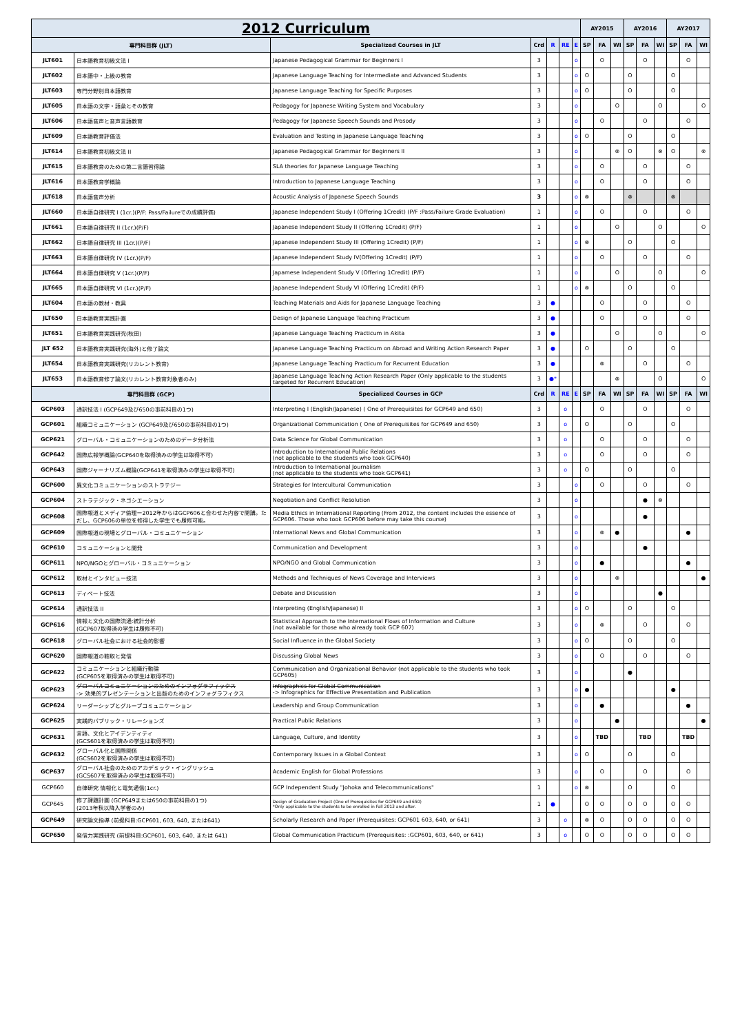| 2012 Curriculum | | | | | | | AY2015 | | | AY2016 | | | AY2017 | | |
| 専門科目群 (JLT) | | Specialized Courses in JLT | Crd | R | RE | E | SP | FA | WI | SP | FA | WI | SP | FA | WI |
| JLT601 | 日本語教育初級文法 I | Japanese Pedagogical Grammar for Beginners I | 3 | | | o | | O | | | O | | | O | |
| JLT602 | 日本語中・上級の教育 | Japanese Language Teaching for Intermediate and Advanced Students | 3 | | | o | O | | | O | | | O | | |
| JLT603 | 専門分野別日本語教育 | Japanese Language Teaching for Specific Purposes | 3 | | | o | O | | | O | | | O | | |
| JLT605 | 日本語の文字・語彙とその教育 | Pedagogy for Japanese Writing System and Vocabulary | 3 | | | o | | | O | | | O | | | O |
| JLT606 | 日本語音声と音声言語教育 | Pedagogy for Japanese Speech Sounds and Prosody | 3 | | | o | | O | | | O | | | O | |
| JLT609 | 日本語教育評価法 | Evaluation and Testing in Japanese Language Teaching | 3 | | | o | O | | | O | | | O | | |
| JLT614 | 日本語教育初級文法 II | Japanese Pedagogical Grammar for Beginners II | 3 | | | o | | | ⊗ | O | | ⊗ | O | | ⊗ |
| JLT615 | 日本語教育のための第二言語習得論 | SLA theories for Japanese Language Teaching | 3 | | | o | | O | | | O | | | O | |
| JLT616 | 日本語教育学概論 | Introduction to Japanese Language Teaching | 3 | | | o | | O | | | O | | | O | |
| JLT618 | 日本語音声分析 | Acoustic Analysis of Japanese Speech Sounds | 3 | | | o | ⊗ | | | ⊗ | | | ⊗ | | |
| JLT660 | 日本語自律研究 I (1cr.)(P/F: Pass/Failureでの成績評価) | Japanese Independent Study I (Offering 1Credit) (P/F :Pass/Failure Grade Evaluation) | 1 | | | o | | O | | | O | | | O | |
| JLT661 | 日本語自律研究 II (1cr.)(P/F) | Japanese Independent Study II (Offering 1Credit) (P/F) | 1 | | | o | | | O | | | O | | | O |
| JLT662 | 日本語自律研究 III (1cr.)(P/F) | Japanese Independent Study III (Offering 1Credit) (P/F) | 1 | | | o | ⊗ | | | O | | | O | | |
| JLT663 | 日本語自律研究 IV (1cr.)(P/F) | Japanese Independent Study IV(Offering 1Credit) (P/F) | 1 | | | o | | O | | | O | | | O | |
| JLT664 | 日本語自律研究 V (1cr.)(P/F) | Japamese Independent Study V (Offering 1Credit) (P/F) | 1 | | | o | | | O | | | O | | | O |
| JLT665 | 日本語自律研究 VI (1cr.)(P/F) | Japanese Independent Study VI (Offering 1Credit) (P/F) | 1 | | | o | ⊗ | | | O | | | O | | |
| JLT604 | 日本語の教材・教具 | Teaching Materials and Aids for Japanese Language Teaching | 3 | ● | | | | O | | | O | | | O | |
| JLT650 | 日本語教育実践計画 | Design of Japanese Language Teaching Practicum | 3 | ● | | | | O | | | O | | | O | |
| JLT651 | 日本語教育実践研究(秋田) | Japanese Language Teaching Practicum in Akita | 3 | ● | | | | | O | | | O | | | O |
| JLT 652 | 日本語教育実践研究(海外)と修了論文 | Japanese Language Teaching Practicum on Abroad and Writing Action Research Paper | 3 | ● | | | O | | | O | | | O | | |
| JLT654 | 日本語教育実践研究(リカレント教育) | Japanese Language Teaching Practicum for Recurrent Education | 3 | ● | | | | ⊗ | | | O | | | O | |
| JLT653 | 日本語教育修了論文(リカレント教育対象者のみ) | Japanese Language Teaching Action Research Paper (Only applicable to the students targeted for Recurrent Education) | 3 | ●* | | | | | ⊗ | | | O | | | O |
| 専門科目群 (GCP) | | Specialized Courses in GCP | Crd | R | RE | E | SP | FA | WI | SP | FA | WI | SP | FA | WI |
| GCP603 | 通訳技法 I (GCP649及び650の事前科目の1つ) | Interpreting I (English/Japanese) ( One of Prerequisites for GCP649 and 650) | 3 | | o | | | O | | | O | | | O | |
| GCP601 | 組織コミュニケーション (GCP649及び650の事前科目の1つ) | Organizational Communication ( One of Prerequisites for GCP649 and 650) | 3 | | o | | O | | | O | | | O | | |
| GCP621 | グローバル・コミュニケーションのためのデータ分析法 | Data Science for Global Communication | 3 | | o | | | O | | | O | | | O | |
| GCP642 | 国際広報学概論(GCP640を取得済みの学生は取得不可) | Introduction to International Public Relations (not applicable to the students who took GCP640) | 3 | | o | | | O | | | O | | | O | |
| GCP643 | 国際ジャーナリズム概論(GCP641を取得済みの学生は取得不可) | Introduction to International Journalism (not applicable to the students who took GCP641) | 3 | | o | | O | | | O | | | O | | |
| GCP600 | 異文化コミュニケーションのストラテジー | Strategies for Intercultural Communication | 3 | | | o | | O | | | O | | | O | |
| GCP604 | ストラテジック・ネゴシエーション | Negotiation and Conflict Resolution | 3 | | | o | | | | | ● | ⊗ | | | |
| GCP608 | 国際報道とメディア倫理ー2012年からはGCP606と合わせた内容で開講。ただし、GCP606の単位を修得した学生でも履修可能。 | Media Ethics in International Reporting (From 2012, the content includes the essence of GCP606. Those who took GCP606 before may take this course) | 3 | | | o | | | | | ● | | | | |
| GCP609 | 国際報道の現場とグローバル・コミュニケーション | International News and Global Communication | 3 | | | o | | ⊗ | ● | | | | | ● | |
| GCP610 | コミュニケーションと開発 | Communication and Development | 3 | | | o | | | | | ● | | | | |
| GCP611 | NPO/NGOとグローバル・コミュニケーション | NPO/NGO and Global Communication | 3 | | | o | | ● | | | | | | ● | |
| GCP612 | 取材とインタビュー技法 | Methods and Techniques of News Coverage and Interviews | 3 | | | o | | | ⊗ | | | | | | ● |
| GCP613 | ディベート技法 | Debate and Discussion | 3 | | | o | | | | | | ● | | | |
| GCP614 | 通訳技法 II | Interpreting (English/Japanese) II | 3 | | | o | O | | | O | | | O | | |
| GCP616 | 情報と文化の国際流通:統計分析 (GCP607取得済の学生は履修不可) | Statistical Approach to the International Flows of Information and Culture (not available for those who already took GCP 607) | 3 | | | o | | ⊗ | | | O | | | O | |
| GCP618 | グローバル社会における社会的影響 | Social Influence in the Global Society | 3 | | | o | O | | | O | | | O | | |
| GCP620 | 国際報道の聴取と発信 | Discussing Global News | 3 | | | o | | O | | | O | | | O | |
| GCP622 | コミュニケーションと組織行動論 (GCP605を取得済みの学生は取得不可) | Communication and Organizational Behavior (not applicable to the students who took GCP605) | 3 | | | o | | | | ● | | | | | |
| GCP623 | グローバルコミュニケーションのためのインフォグラフィックス -> 効果的プレゼンテーションと出版のためのインフォグラフィクス | Infographics for Global Communication -> Infographics for Effective Presentation and Publication | 3 | | | o | ● | | | | | | ● | | |
| GCP624 | リーダーシップとグループコミュニケーション | Leadership and Group Communication | 3 | | | o | | ● | | | | | | ● | |
| GCP625 | 実践的パブリック・リレーションズ | Practical Public Relations | 3 | | | o | | | ● | | | | | | ● |
| GCP631 | 言語、文化とアイデンティティ (GCS601を取得済みの学生は取得不可) | Language, Culture, and Identity | 3 | | | o | | TBD | | | TBD | | | TBD | |
| GCP632 | グローバル化と国際関係 (GCS602を取得済みの学生は取得不可) | Contemporary Issues in a Global Context | 3 | | | o | O | | | O | | | O | | |
| GCP637 | グローバル社会のためのアカデミック・イングリッシュ (GCS607を取得済みの学生は取得不可) | Academic English for Global Professions | 3 | | | o | | O | | | O | | | O | |
| GCP660 | 自律研究 情報化と電気通信(1cr.) | GCP Independent Study "Johoka and Telecommunications" | 1 | | | o | ⊗ | | | O | | | O | | |
| GCP645 | 修了課題計画 (GCP649または650の事前科目の1つ) (2013年秋以降入学者のみ) | Design of Graduation Project (One of Prerequisites for GCP649 and 650) *Only applicable to the students to be enrolled in Fall 2013 and after. | 1 | ● | | | O | O | | O | O | | O | O | |
| GCP649 | 研究論文指導 (前提科目:GCP601, 603, 640, または641) | Scholarly Research and Paper (Prerequisites: GCP601 603, 640, or 641) | 3 | | o | | ⊗ | O | | O | O | | O | O | |
| GCP650 | 発信力実践研究 (前提科目:GCP601, 603, 640, または 641) | Global Communication Practicum (Prerequisites: :GCP601, 603, 640, or 641) | 3 | | o | | O | O | | O | O | | O | O | |